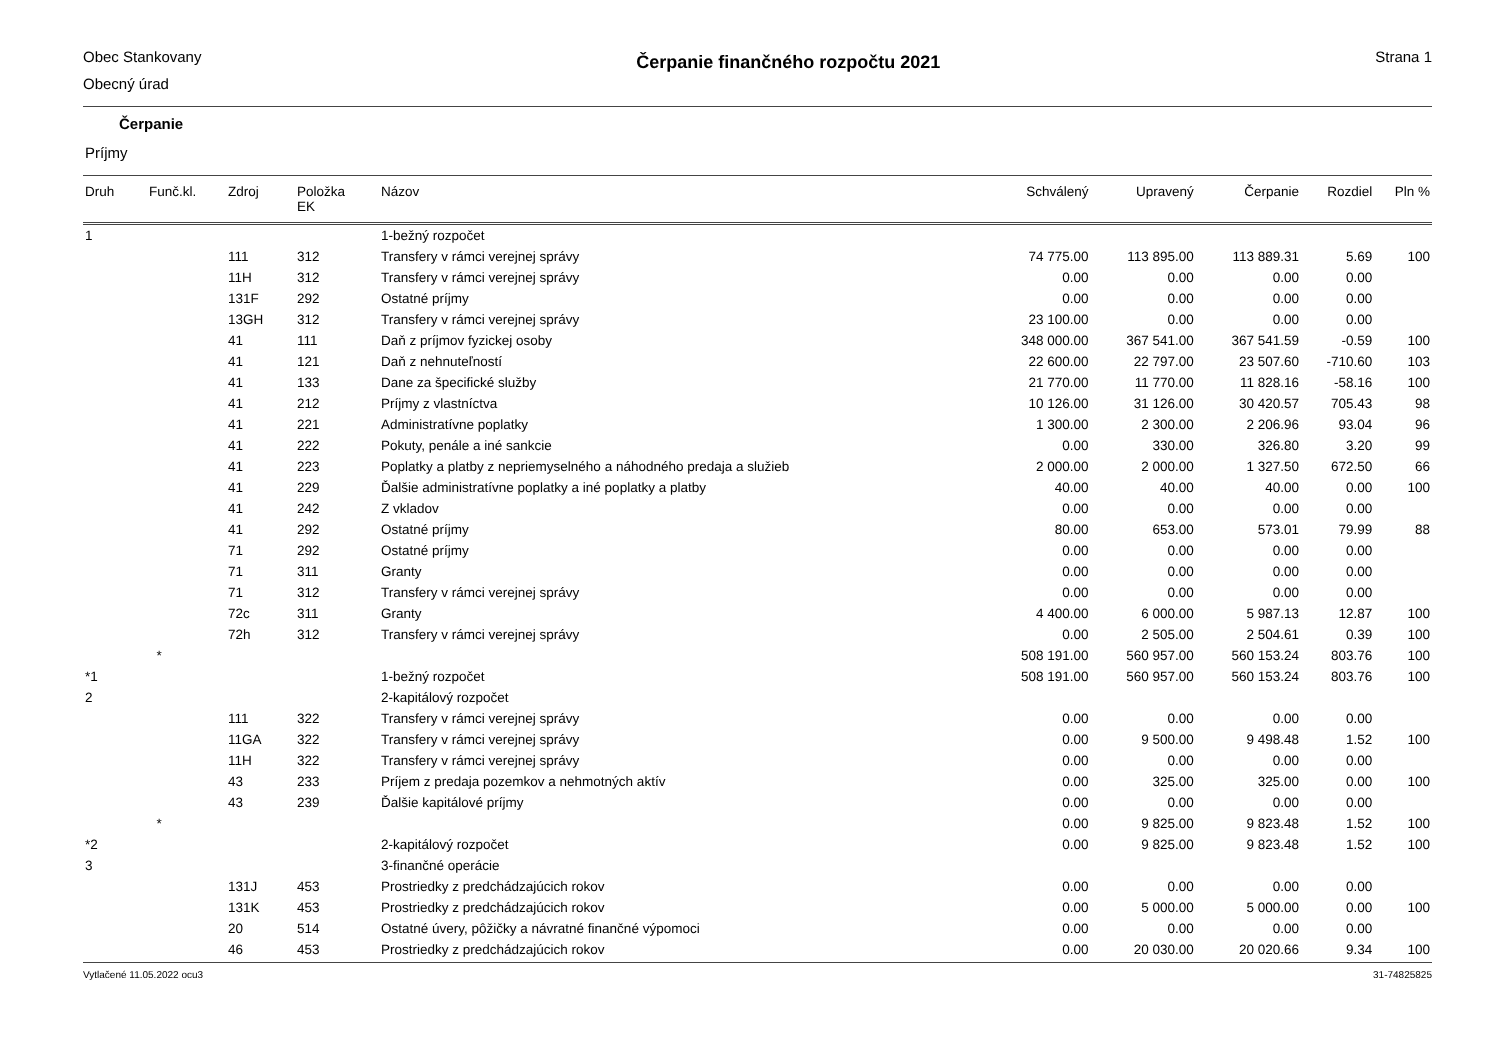Obec Stankovany
Obecný úrad
Čerpanie finančného rozpočtu 2021
Strana 1
Čerpanie
Príjmy
| Druh | Funč.kl. | Zdroj | Položka EK | Názov | Schválený | Upravený | Čerpanie | Rozdiel | Pln % |
| --- | --- | --- | --- | --- | --- | --- | --- | --- | --- |
| 1 | | | | 1-bežný rozpočet | | | | | |
| | | 111 | 312 | Transfery v rámci verejnej správy | 74 775.00 | 113 895.00 | 113 889.31 | 5.69 | 100 |
| | | 11H | 312 | Transfery v rámci verejnej správy | 0.00 | 0.00 | 0.00 | 0.00 | |
| | | 131F | 292 | Ostatné príjmy | 0.00 | 0.00 | 0.00 | 0.00 | |
| | | 13GH | 312 | Transfery v rámci verejnej správy | 23 100.00 | 0.00 | 0.00 | 0.00 | |
| | | 41 | 111 | Daň z príjmov fyzickej osoby | 348 000.00 | 367 541.00 | 367 541.59 | -0.59 | 100 |
| | | 41 | 121 | Daň z nehnuteľností | 22 600.00 | 22 797.00 | 23 507.60 | -710.60 | 103 |
| | | 41 | 133 | Dane za špecifické služby | 21 770.00 | 11 770.00 | 11 828.16 | -58.16 | 100 |
| | | 41 | 212 | Príjmy z vlastníctva | 10 126.00 | 31 126.00 | 30 420.57 | 705.43 | 98 |
| | | 41 | 221 | Administratívne poplatky | 1 300.00 | 2 300.00 | 2 206.96 | 93.04 | 96 |
| | | 41 | 222 | Pokuty, penále a iné sankcie | 0.00 | 330.00 | 326.80 | 3.20 | 99 |
| | | 41 | 223 | Poplatky a platby z nepriemyselného a náhodného predaja a služieb | 2 000.00 | 2 000.00 | 1 327.50 | 672.50 | 66 |
| | | 41 | 229 | Ďalšie administratívne poplatky a iné poplatky a platby | 40.00 | 40.00 | 40.00 | 0.00 | 100 |
| | | 41 | 242 | Z vkladov | 0.00 | 0.00 | 0.00 | 0.00 | |
| | | 41 | 292 | Ostatné príjmy | 80.00 | 653.00 | 573.01 | 79.99 | 88 |
| | | 71 | 292 | Ostatné príjmy | 0.00 | 0.00 | 0.00 | 0.00 | |
| | | 71 | 311 | Granty | 0.00 | 0.00 | 0.00 | 0.00 | |
| | | 71 | 312 | Transfery v rámci verejnej správy | 0.00 | 0.00 | 0.00 | 0.00 | |
| | | 72c | 311 | Granty | 4 400.00 | 6 000.00 | 5 987.13 | 12.87 | 100 |
| | | 72h | 312 | Transfery v rámci verejnej správy | 0.00 | 2 505.00 | 2 504.61 | 0.39 | 100 |
| | * | | | | 508 191.00 | 560 957.00 | 560 153.24 | 803.76 | 100 |
| *1 | | | | 1-bežný rozpočet | 508 191.00 | 560 957.00 | 560 153.24 | 803.76 | 100 |
| 2 | | | | 2-kapitálový rozpočet | | | | | |
| | | 111 | 322 | Transfery v rámci verejnej správy | 0.00 | 0.00 | 0.00 | 0.00 | |
| | | 11GA | 322 | Transfery v rámci verejnej správy | 0.00 | 9 500.00 | 9 498.48 | 1.52 | 100 |
| | | 11H | 322 | Transfery v rámci verejnej správy | 0.00 | 0.00 | 0.00 | 0.00 | |
| | | 43 | 233 | Príjem z predaja pozemkov a nehmotných aktív | 0.00 | 325.00 | 325.00 | 0.00 | 100 |
| | | 43 | 239 | Ďalšie kapitálové príjmy | 0.00 | 0.00 | 0.00 | 0.00 | |
| | * | | | | 0.00 | 9 825.00 | 9 823.48 | 1.52 | 100 |
| *2 | | | | 2-kapitálový rozpočet | 0.00 | 9 825.00 | 9 823.48 | 1.52 | 100 |
| 3 | | | | 3-finančné operácie | | | | | |
| | | 131J | 453 | Prostriedky z predchádzajúcich rokov | 0.00 | 0.00 | 0.00 | 0.00 | |
| | | 131K | 453 | Prostriedky z predchádzajúcich rokov | 0.00 | 5 000.00 | 5 000.00 | 0.00 | 100 |
| | | 20 | 514 | Ostatné úvery, pôžičky a návratné finančné výpomoci | 0.00 | 0.00 | 0.00 | 0.00 | |
| | | 46 | 453 | Prostriedky z predchádzajúcich rokov | 0.00 | 20 030.00 | 20 020.66 | 9.34 | 100 |
Vytlačené 11.05.2022 ocu3 31-74825825